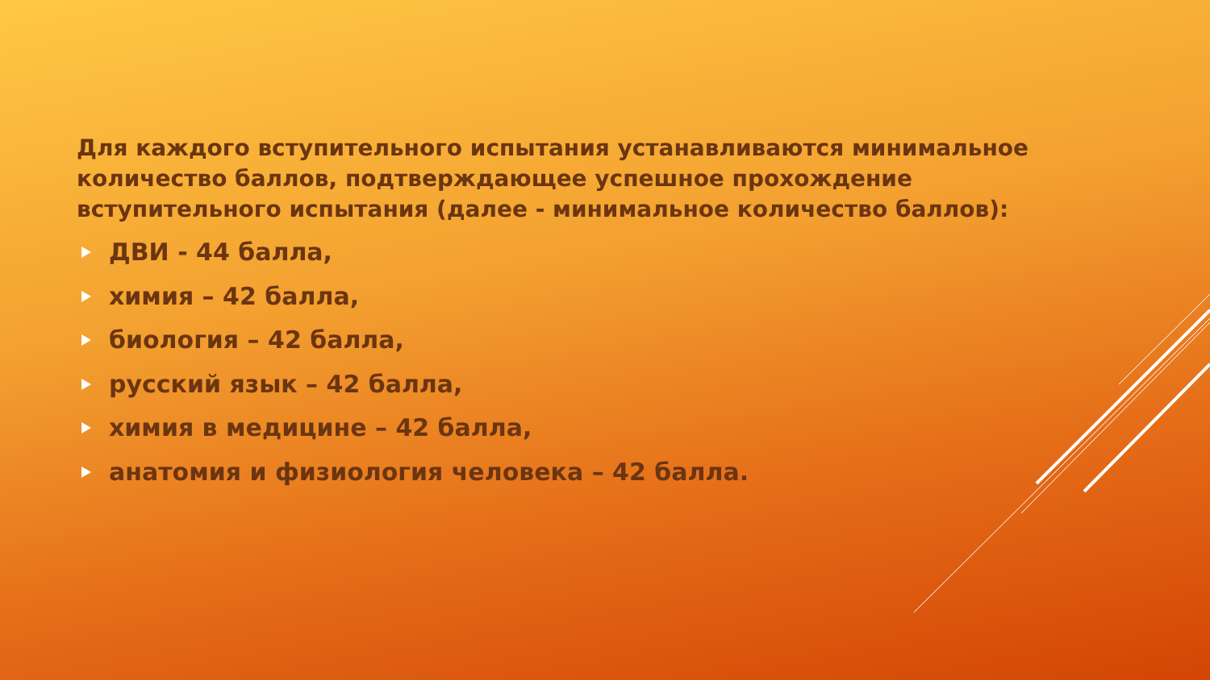Для каждого вступительного испытания устанавливаются минимальное количество баллов, подтверждающее успешное прохождение вступительного испытания (далее - минимальное количество баллов):
ДВИ - 44 балла,
химия – 42 балла,
биология – 42 балла,
русский язык – 42 балла,
химия в медицине – 42 балла,
анатомия и физиология человека – 42 балла.